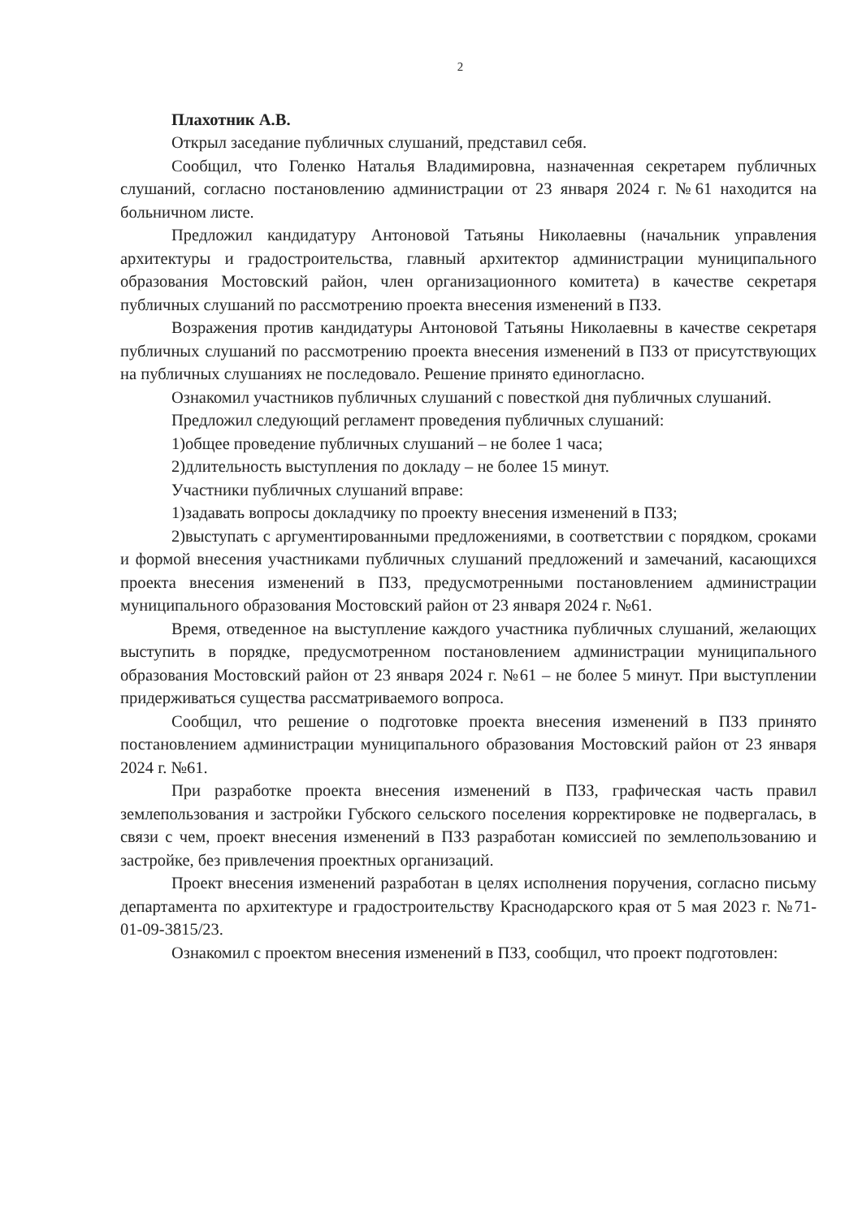2
Плахотник А.В.
Открыл заседание публичных слушаний, представил себя.
Сообщил, что Голенко Наталья Владимировна, назначенная секретарем публичных слушаний, согласно постановлению администрации от 23 января 2024 г. №61 находится на больничном листе.
Предложил кандидатуру Антоновой Татьяны Николаевны (начальник управления архитектуры и градостроительства, главный архитектор администрации муниципального образования Мостовский район, член организационного комитета) в качестве секретаря публичных слушаний по рассмотрению проекта внесения изменений в ПЗЗ.
Возражения против кандидатуры Антоновой Татьяны Николаевны в качестве секретаря публичных слушаний по рассмотрению проекта внесения изменений в ПЗЗ от присутствующих на публичных слушаниях не последовало. Решение принято единогласно.
Ознакомил участников публичных слушаний с повесткой дня публичных слушаний.
Предложил следующий регламент проведения публичных слушаний:
1)общее проведение публичных слушаний – не более 1 часа;
2)длительность выступления по докладу – не более 15 минут.
Участники публичных слушаний вправе:
1)задавать вопросы докладчику по проекту внесения изменений в ПЗЗ;
2)выступать с аргументированными предложениями, в соответствии с порядком, сроками и формой внесения участниками публичных слушаний предложений и замечаний, касающихся проекта внесения изменений в ПЗЗ, предусмотренными постановлением администрации муниципального образования Мостовский район от 23 января 2024 г. №61.
Время, отведенное на выступление каждого участника публичных слушаний, желающих выступить в порядке, предусмотренном постановлением администрации муниципального образования Мостовский район от 23 января 2024 г. №61 – не более 5 минут. При выступлении придерживаться существа рассматриваемого вопроса.
Сообщил, что решение о подготовке проекта внесения изменений в ПЗЗ принято постановлением администрации муниципального образования Мостовский район от 23 января 2024 г. №61.
При разработке проекта внесения изменений в ПЗЗ, графическая часть правил землепользования и застройки Губского сельского поселения корректировке не подвергалась, в связи с чем, проект внесения изменений в ПЗЗ разработан комиссией по землепользованию и застройке, без привлечения проектных организаций.
Проект внесения изменений разработан в целях исполнения поручения, согласно письму департамента по архитектуре и градостроительству Краснодарского края от 5 мая 2023 г. №71-01-09-3815/23.
Ознакомил с проектом внесения изменений в ПЗЗ, сообщил, что проект подготовлен: